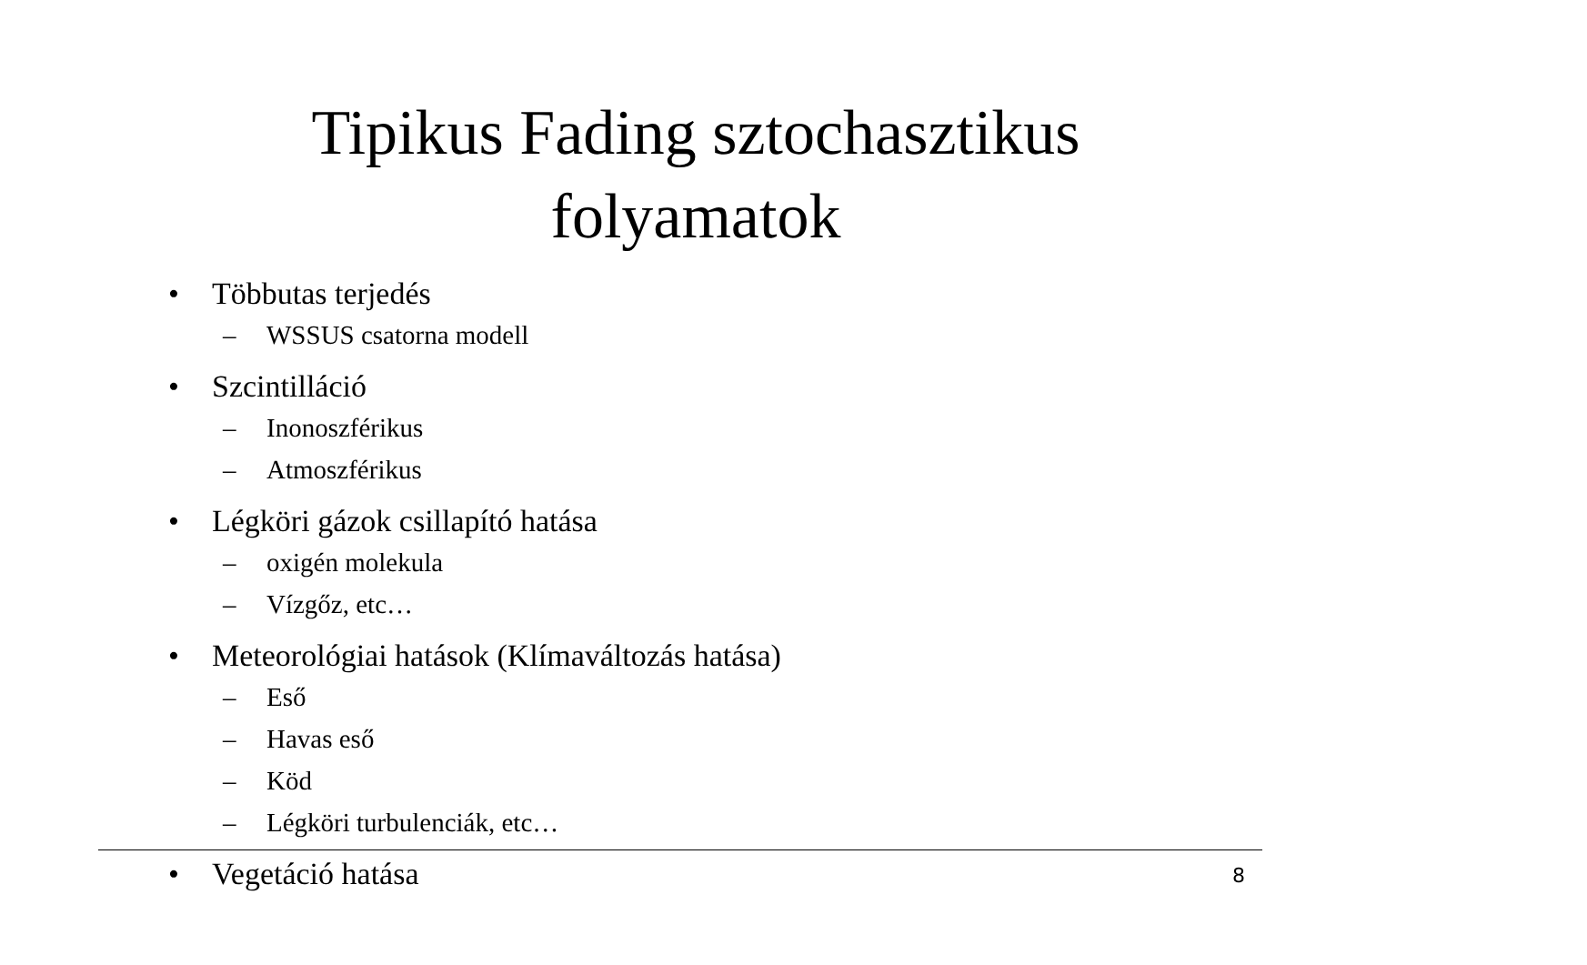Tipikus Fading sztochasztikus folyamatok
• Többutas terjedés
– WSSUS csatorna modell
• Szcintilláció
– Inonoszférikus
– Atmoszférikus
• Légköri gázok csillapító hatása
– oxigén molekula
– Vízgőz, etc…
• Meteorológiai hatások (Klímaváltozás hatása)
– Eső
– Havas eső
– Köd
– Légköri turbulenciák, etc…
• Vegetáció hatása
8